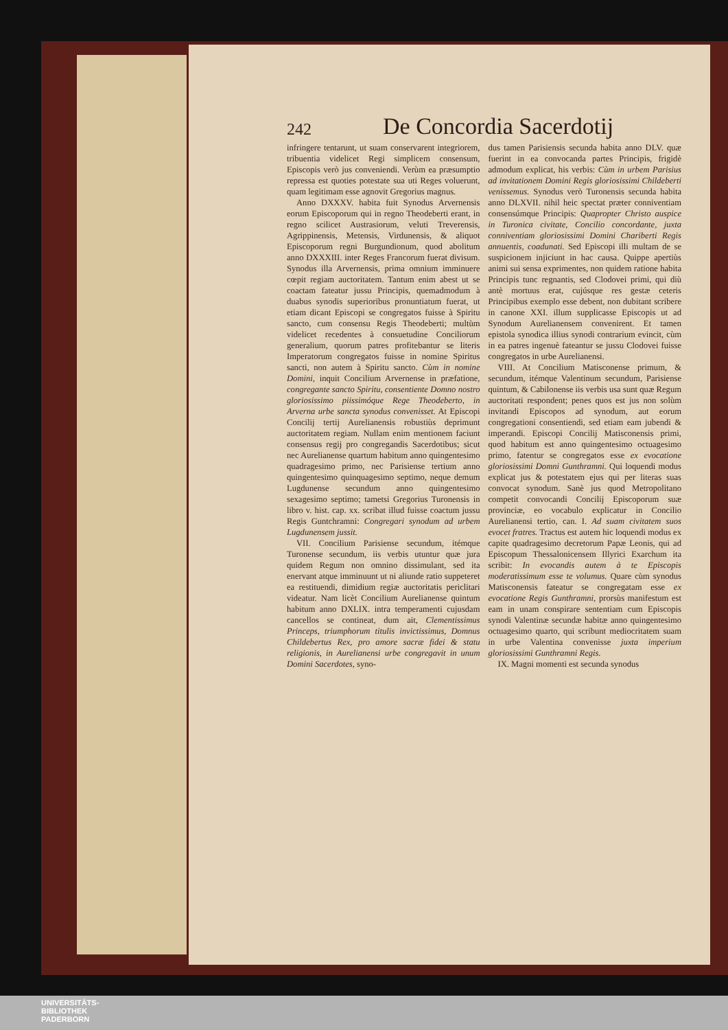242 De Concordia Sacerdotij
infringere tentarunt, ut suam conservarent integriorem, tribuentia videlicet Regi simplicem consensum, Episcopis verò jus conveniendi. Verùm ea præsumptio repressa est quoties potestate sua uti Reges voluerunt, quam legitimam esse agnovit Gregorius magnus.
Anno DXXXV. habita fuit Synodus Arvernensis eorum Episcoporum qui in regno Theodeberti erant, in regno scilicet Austrasiorum, veluti Treverensis, Agrippinensis, Metensis, Virdunensis, & aliquot Episcoporum regni Burgundionum, quod abolitum anno DXXXIII. inter Reges Francorum fuerat divisum. Synodus illa Arvernensis, prima omnium imminuere cœpit regiam auctoritatem. Tantum enim abest ut se coactam fateatur jussu Principis, quemadmodum à duabus synodis superioribus pronuntiatum fuerat, ut etiam dicant Episcopi se congregatos fuisse à Spiritu sancto, cum consensu Regis Theodeberti; multùm videlicet recedentes à consuetudine Conciliorum generalium, quorum patres profitebantur se literis Imperatorum congregatos fuisse in nomine Spiritus sancti, non autem à Spiritu sancto. Cùm in nomine Domini, inquit Concilium Arvernense in præfatione, congregante sancto Spiritu, consentiente Domno nostro gloriosissimo piissimóque Rege Theodeberto, in Arverna urbe sancta synodus convenisset. At Episcopi Concilij tertij Aurelianensis robustiùs deprimunt auctoritatem regiam. Nullam enim mentionem faciunt consensus regij pro congregandis Sacerdotibus; sicut nec Aurelianense quartum habitum anno quingentesimo quadragesimo primo, nec Parisiense tertium anno quingentesimo quinquagesimo septimo, neque demum Lugdunense secundum anno quingentesimo sexagesimo septimo; tametsi Gregorius Turonensis in libro v. hist. cap. xx. scribat illud fuisse coactum jussu Regis Guntchramni: Congregari synodum ad urbem Lugdunensem jussit.
VII. Concilium Parisiense secundum, itémque Turonense secundum, iis verbis utuntur quæ jura quidem Regum non omnino dissimulant, sed ita enervant atque imminuunt ut ni aliunde ratio suppeteret ea restituendi, dimidium regiæ auctoritatis periclitari videatur. Nam licèt Concilium Aurelianense quintum habitum anno DXLIX. intra temperamenti cujusdam cancellos se contineat, dum ait, Clementissimus Princeps, triumphorum titulis invictissimus, Domnus Childebertus Rex, pro amore sacræ fidei & statu religionis, in Aurelianensi urbe congregavit in unum Domini Sacerdotes, syno-
dus tamen Parisiensis secunda habita anno DLV. quæ fuerint in ea convocanda partes Principis, frigidè admodum explicat, his verbis: Cùm in urbem Parisius ad invitationem Domini Regis gloriosissimi Childeberti venissemus. Synodus verò Turonensis secunda habita anno DLXVII. nihil heic spectat præter conniventiam consensúmque Principis: Quapropter Christo auspice in Turonica civitate, Concilio concordante, juxta conniventiam gloriosissimi Domini Chariberti Regis annuentis, coadunati. Sed Episcopi illi multam de se suspicionem injiciunt in hac causa. Quippe apertiùs animi sui sensa exprimentes, non quidem ratione habita Principis tunc regnantis, sed Clodovei primi, qui diù antè mortuus erat, cujúsque res gestæ ceteris Principibus exemplo esse debent, non dubitant scribere in canone XXI. illum supplicasse Episcopis ut ad Synodum Aurelianensem convenirent. Et tamen epistola synodica illius synodi contrarium evincit, cùm in ea patres ingenuè fateantur se jussu Clodovei fuisse congregatos in urbe Aurelianensi.
VIII. At Concilium Matisconense primum, & secundum, itémque Valentinum secundum, Parisiense quintum, & Cabilonense iis verbis usa sunt quæ Regum auctoritati respondent; penes quos est jus non solùm invitandi Episcopos ad synodum, aut eorum congregationi consentiendi, sed etiam eam jubendi & imperandi. Episcopi Concilij Matisconensis primi, quod habitum est anno quingentesimo octuagesimo primo, fatentur se congregatos esse ex evocatione gloriosissimi Domni Gunthramni. Qui loquendi modus explicat jus & potestatem ejus qui per literas suas convocat synodum. Sanè jus quod Metropolitano competit convocandi Concilij Episcoporum suæ provinciæ, eo vocabulo explicatur in Concilio Aurelianensi tertio, can. I. Ad suam civitatem suos evocet fratres. Tractus est autem hic loquendi modus ex capite quadragesimo decretorum Papæ Leonis, qui ad Episcopum Thessalonicensem Illyrici Exarchum ita scribit: In evocandis autem à te Episcopis moderatissimum esse te volumus. Quare cùm synodus Matisconensis fateatur se congregatam esse ex evocatione Regis Gunthramni, prorsùs manifestum est eam in unam conspirare sententiam cum Episcopis synodi Valentinæ secundæ habitæ anno quingentesimo octuagesimo quarto, qui scribunt mediocritatem suam in urbe Valentina convenisse juxta imperium gloriosissimi Gunthramni Regis.
IX. Magni momenti est secunda synodus
UNIVERSITÄTS-
BIBLIOTHEK
PADERBORN